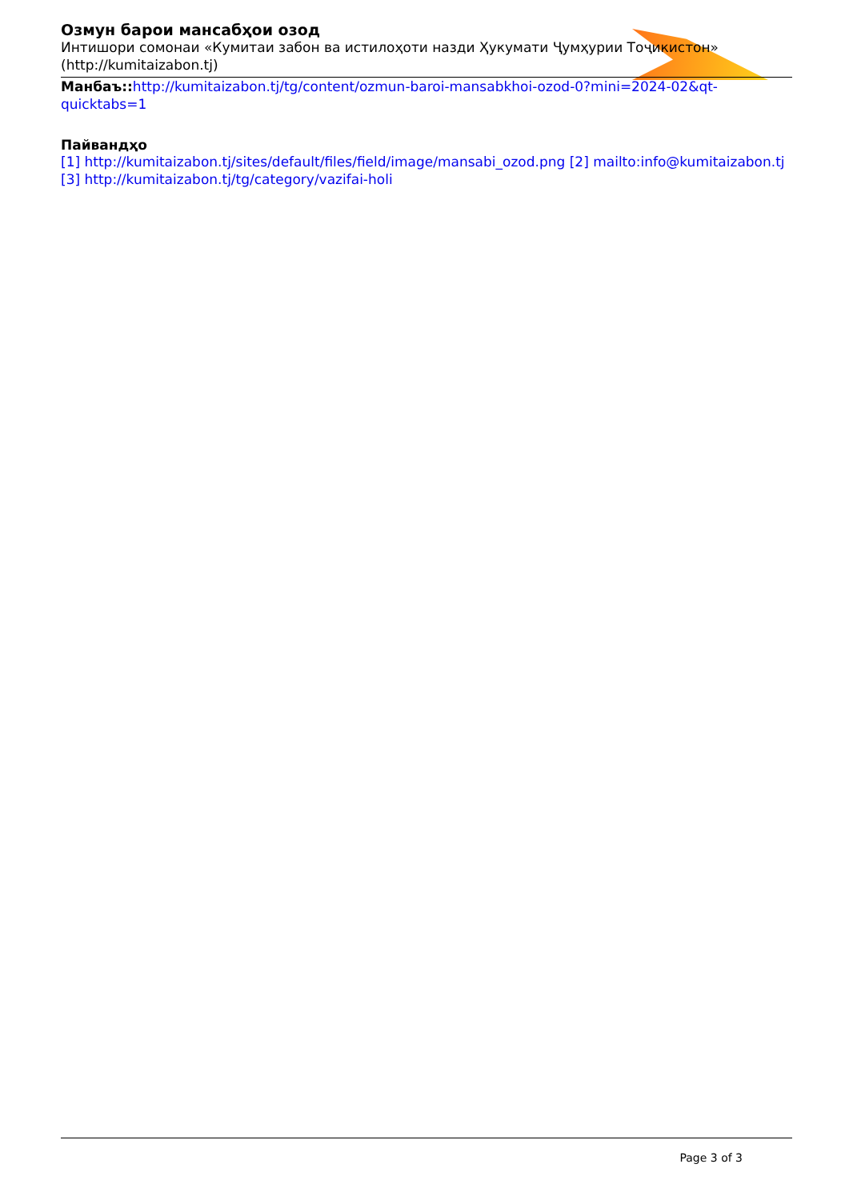Озмун барои мансабҳои озод
Интишори сомонаи «Кумитаи забон ва истилоҳоти назди Ҳукумати Ҷумҳурии Тоҷикистон» (http://kumitaizabon.tj)
Манбаъ:: http://kumitaizabon.tj/tg/content/ozmun-baroi-mansabkhoi-ozod-0?mini=2024-02&qt-quicktabs=1
Пайвандҳо
[1] http://kumitaizabon.tj/sites/default/files/field/image/mansabi_ozod.png [2] mailto:info@kumitaizabon.tj [3] http://kumitaizabon.tj/tg/category/vazifai-holi
Page 3 of 3